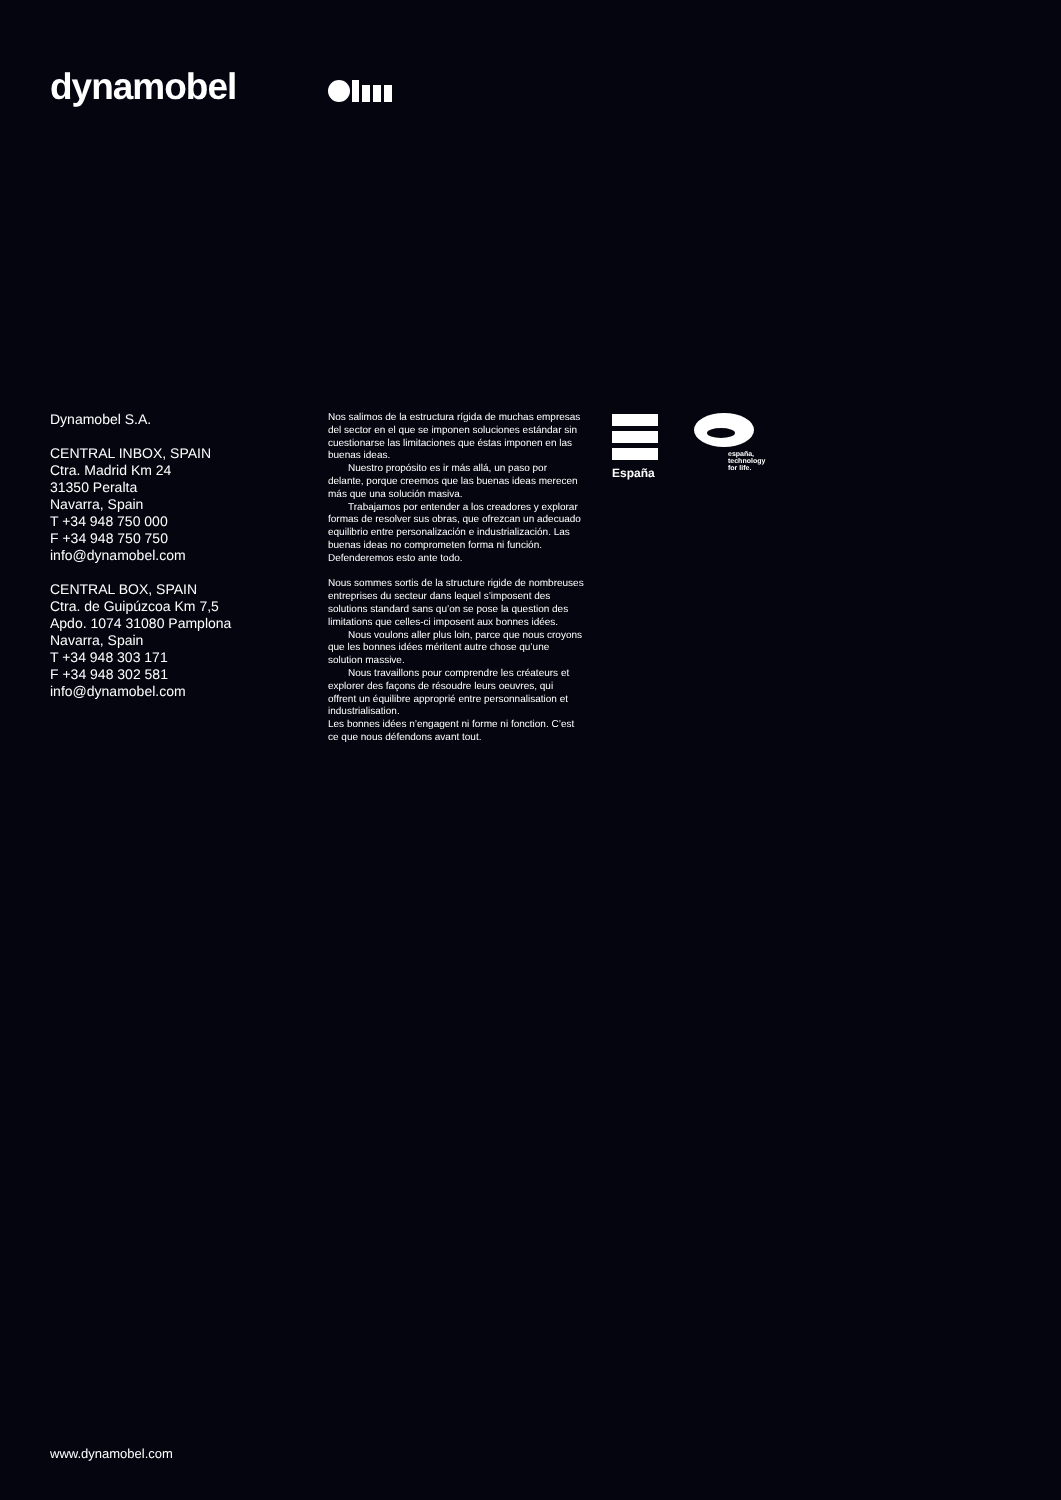dynamobel
Dynamobel S.A.
CENTRAL INBOX, SPAIN
Ctra. Madrid Km 24
31350 Peralta
Navarra, Spain
T +34 948 750 000
F +34 948 750 750
info@dynamobel.com
CENTRAL BOX, SPAIN
Ctra. de Guipúzcoa Km 7,5
Apdo. 1074 31080 Pamplona
Navarra, Spain
T +34 948 303 171
F +34 948 302 581
info@dynamobel.com
Nos salimos de la estructura rígida de muchas empresas del sector en el que se imponen soluciones estándar sin cuestionarse las limitaciones que éstas imponen en las buenas ideas.
Nuestro propósito es ir más allá, un paso por delante, porque creemos que las buenas ideas merecen más que una solución masiva.
Trabajamos por entender a los creadores y explorar formas de resolver sus obras, que ofrezcan un adecuado equilibrio entre personalización e industrialización. Las buenas ideas no comprometen forma ni función. Defenderemos esto ante todo.
Nous sommes sortis de la structure rigide de nombreuses entreprises du secteur dans lequel s’imposent des solutions standard sans qu’on se pose la question des limitations que celles-ci imposent aux bonnes idées.
Nous voulons aller plus loin, parce que nous croyons que les bonnes idées méritent autre chose qu’une solution massive.
Nous travaillons pour comprendre les créateurs et explorer des façons de résoudre leurs oeuvres, qui offrent un équilibre approprié entre personnalisation et industrialisation.
Les bonnes idées n’engagent ni forme ni fonction. C’est ce que nous défendons avant tout.
España
españa,
technology
for life.
www.dynamobel.com